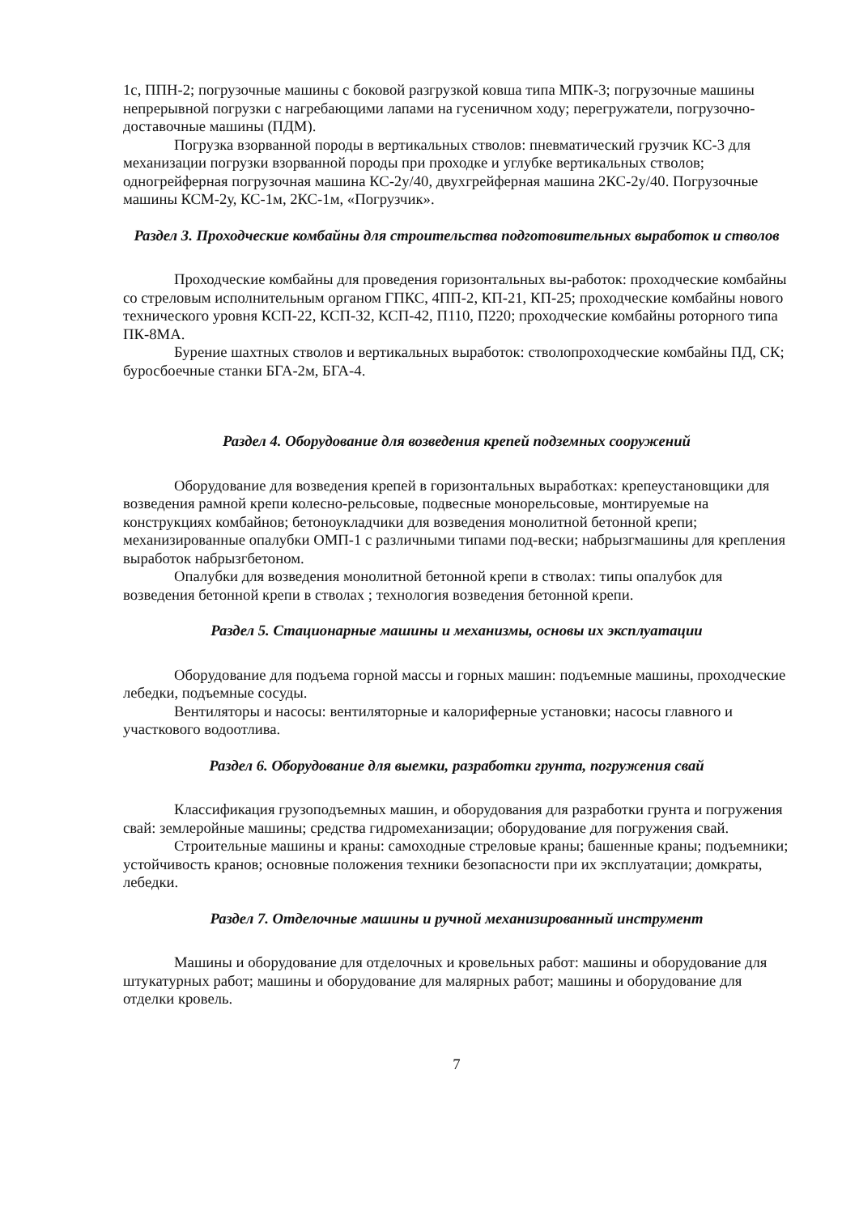1с, ППН-2; погрузочные машины с боковой разгрузкой ковша типа МПК-3; погрузочные машины непрерывной погрузки с нагребающими лапами на гусеничном ходу; перегружатели, погрузочно-доставочные машины (ПДМ).
Погрузка взорванной породы в вертикальных стволов: пневматический грузчик КС-3 для механизации погрузки взорванной породы при проходке и углубке вертикальных стволов; одногрейферная погрузочная машина КС-2у/40, двухгрейферная машина 2КС-2у/40. Погрузочные машины КСМ-2у, КС-1м, 2КС-1м, «Погрузчик».
Раздел 3. Проходческие комбайны для строительства подготовительных выработок и стволов
Проходческие комбайны для проведения горизонтальных вы-работок: проходческие комбайны со стреловым исполнительным органом ГПКС, 4ПП-2, КП-21, КП-25; проходческие комбайны нового технического уровня КСП-22, КСП-32, КСП-42, П110, П220; проходческие комбайны роторного типа ПК-8МА.
Бурение шахтных стволов и вертикальных выработок: стволопроходческие комбайны ПД, СК; буросбоечные станки БГА-2м, БГА-4.
Раздел 4. Оборудование для возведения крепей подземных сооружений
Оборудование для возведения крепей в горизонтальных выработках: крепеустановщики для возведения рамной крепи колесно-рельсовые, подвесные монорельсовые, монтируемые на конструкциях комбайнов; бетоноукладчики для возведения монолитной бетонной крепи; механизированные опалубки ОМП-1 с различными типами под-вески; набрызгмашины для крепления выработок набрызгбетоном.
Опалубки для возведения монолитной бетонной крепи в стволах: типы опалубок для возведения бетонной крепи в стволах ; технология возведения бетонной крепи.
Раздел 5. Стационарные машины и механизмы, основы их эксплуатации
Оборудование для подъема горной массы и горных машин: подъемные машины, проходческие лебедки, подъемные сосуды.
Вентиляторы и насосы: вентиляторные и калориферные установки; насосы главного и участкового водоотлива.
Раздел 6. Оборудование для выемки, разработки грунта, погружения свай
Классификация грузоподъемных машин, и оборудования для разработки грунта и погружения свай: землеройные машины; средства гидромеханизации; оборудование для погружения свай.
Строительные машины и краны: самоходные стреловые краны; башенные краны; подъемники; устойчивость кранов; основные положения техники безопасности при их эксплуатации; домкраты, лебедки.
Раздел 7. Отделочные машины и ручной механизированный инструмент
Машины и оборудование для отделочных и кровельных работ: машины и оборудование для штукатурных работ; машины и оборудование для малярных работ; машины и оборудование для отделки кровель.
7